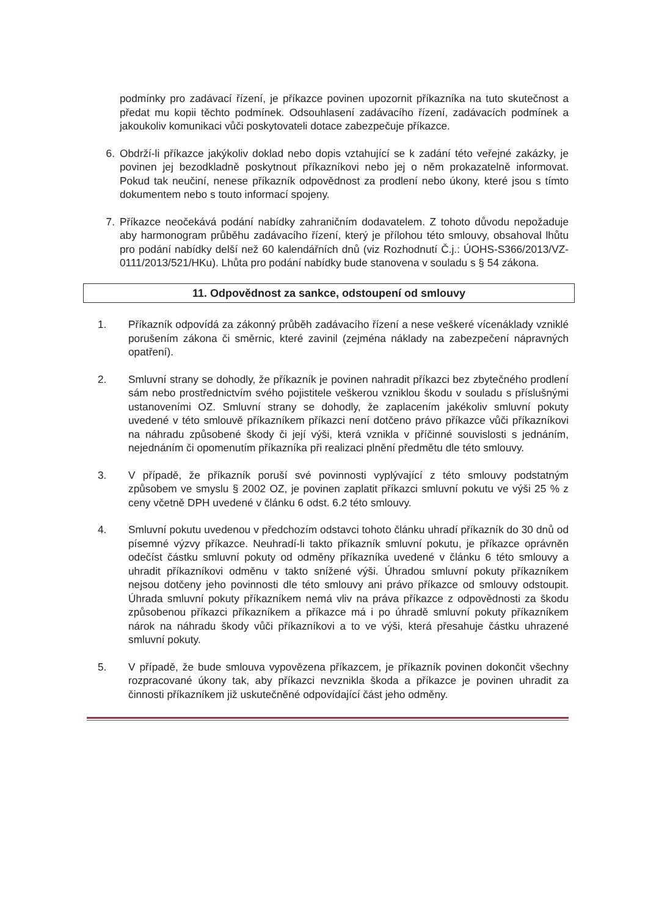podmínky pro zadávací řízení, je příkazce povinen upozornit příkazníka na tuto skutečnost a předat mu kopii těchto podmínek. Odsouhlasení zadávacího řízení, zadávacích podmínek a jakoukoliv komunikaci vůči poskytovateli dotace zabezpečuje příkazce.
6. Obdrží-li příkazce jakýkoliv doklad nebo dopis vztahující se k zadání této veřejné zakázky, je povinen jej bezodkladně poskytnout příkazníkovi nebo jej o něm prokazatelně informovat. Pokud tak neučiní, nenese příkazník odpovědnost za prodlení nebo úkony, které jsou s tímto dokumentem nebo s touto informací spojeny.
7. Příkazce neočekává podání nabídky zahraničním dodavatelem. Z tohoto důvodu nepožaduje aby harmonogram průběhu zadávacího řízení, který je přílohou této smlouvy, obsahoval lhůtu pro podání nabídky delší než 60 kalendářních dnů (viz Rozhodnutí Č.j.: ÚOHS-S366/2013/VZ-0111/2013/521/HKu). Lhůta pro podání nabídky bude stanovena v souladu s § 54 zákona.
11. Odpovědnost za sankce, odstoupení od smlouvy
1. Příkazník odpovídá za zákonný průběh zadávacího řízení a nese veškeré vícenáklady vzniklé porušením zákona či směrnic, které zavinil (zejména náklady na zabezpečení nápravných opatření).
2. Smluvní strany se dohodly, že příkazník je povinen nahradit příkazci bez zbytečného prodlení sám nebo prostřednictvím svého pojistitele veškerou vzniklou škodu v souladu s příslušnými ustanoveními OZ. Smluvní strany se dohodly, že zaplacením jakékoliv smluvní pokuty uvedené v této smlouvě příkazníkem příkazci není dotčeno právo příkazce vůči příkazníkovi na náhradu způsobené škody či její výši, která vznikla v příčinné souvislosti s jednáním, nejednáním či opomenutím příkazníka při realizaci plnění předmětu dle této smlouvy.
3. V případě, že příkazník poruší své povinnosti vyplývající z této smlouvy podstatným způsobem ve smyslu § 2002 OZ, je povinen zaplatit příkazci smluvní pokutu ve výši 25 % z ceny včetně DPH uvedené v článku 6 odst. 6.2 této smlouvy.
4. Smluvní pokutu uvedenou v předchozím odstavci tohoto článku uhradí příkazník do 30 dnů od písemné výzvy příkazce. Neuhradí-li takto příkazník smluvní pokutu, je příkazce oprávněn odečíst částku smluvní pokuty od odměny příkazníka uvedené v článku 6 této smlouvy a uhradit příkazníkovi odměnu v takto snížené výši. Úhradou smluvní pokuty příkazníkem nejsou dotčeny jeho povinnosti dle této smlouvy ani právo příkazce od smlouvy odstoupit. Úhrada smluvní pokuty příkazníkem nemá vliv na práva příkazce z odpovědnosti za škodu způsobenou příkazci příkazníkem a příkazce má i po úhradě smluvní pokuty příkazníkem nárok na náhradu škody vůči příkazníkovi a to ve výši, která přesahuje částku uhrazené smluvní pokuty.
5. V případě, že bude smlouva vypovězena příkazcem, je příkazník povinen dokončit všechny rozpracované úkony tak, aby příkazci nevznikla škoda a příkazce je povinen uhradit za činnosti příkazníkem již uskutečněné odpovídající část jeho odměny.